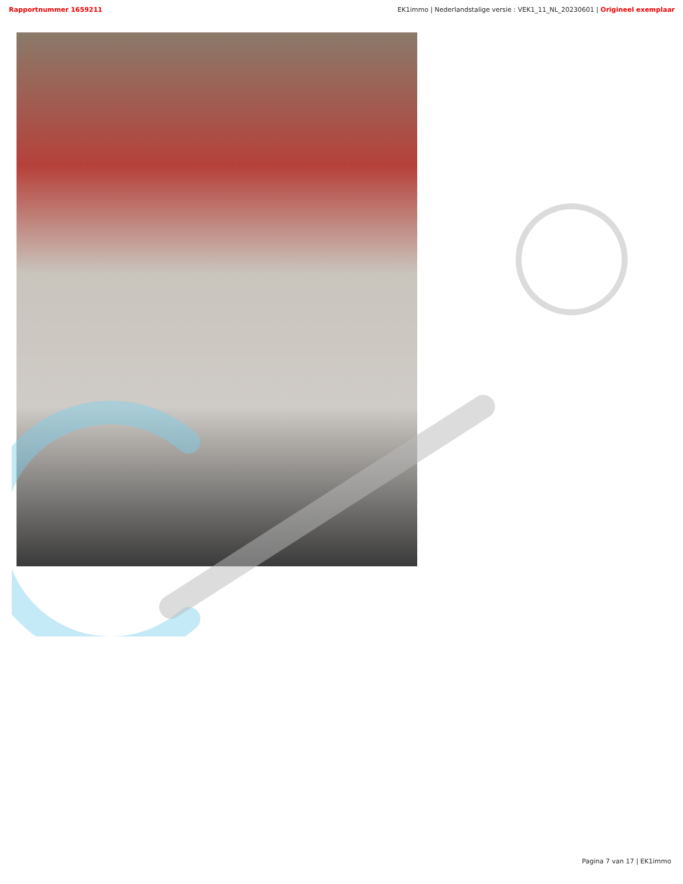Rapportnummer 1659211 EK1immo | Nederlandstalige versie : VEK1_11_NL_20230601 | Origineel exemplaar
Pagina 7 van 17 | EK1immo